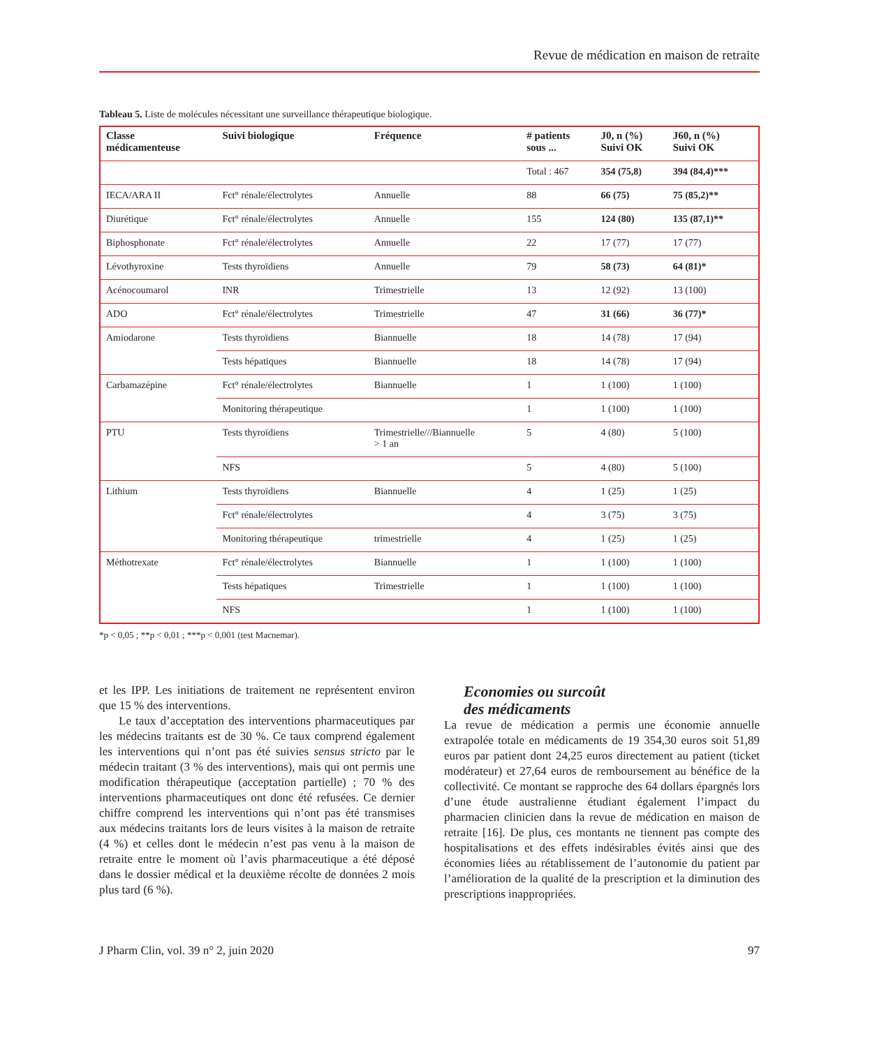Revue de médication en maison de retraite
Tableau 5. Liste de molécules nécessitant une surveillance thérapeutique biologique.
| Classe médicamenteuse | Suivi biologique | Fréquence | # patients sous ... | J0, n (%) Suivi OK | J60, n (%) Suivi OK |
| --- | --- | --- | --- | --- | --- |
| | | | Total : 467 | 354 (75,8) | 394 (84,4)*** |
| IECA/ARA II | Fct° rénale/électrolytes | Annuelle | 88 | 66 (75) | 75 (85,2)** |
| Diurétique | Fct° rénale/électrolytes | Annuelle | 155 | 124 (80) | 135 (87,1)** |
| Biphosphonate | Fct° rénale/électrolytes | Annuelle | 22 | 17 (77) | 17 (77) |
| Lévothyroxine | Tests thyroïdiens | Annuelle | 79 | 58 (73) | 64 (81)* |
| Acénocoumarol | INR | Trimestrielle | 13 | 12 (92) | 13 (100) |
| ADO | Fct° rénale/électrolytes | Trimestrielle | 47 | 31 (66) | 36 (77)* |
| Amiodarone | Tests thyroïdiens | Biannuelle | 18 | 14 (78) | 17 (94) |
| | Tests hépatiques | Biannuelle | 18 | 14 (78) | 17 (94) |
| Carbamazépine | Fct° rénale/électrolytes | Biannuelle | 1 | 1 (100) | 1 (100) |
| | Monitoring thérapeutique | | 1 | 1 (100) | 1 (100) |
| PTU | Tests thyroïdiens | Trimestrielle///Biannuelle > 1 an | 5 | 4 (80) | 5 (100) |
| | NFS | | 5 | 4 (80) | 5 (100) |
| Lithium | Tests thyroïdiens | Biannuelle | 4 | 1 (25) | 1 (25) |
| | Fct° rénale/électrolytes | | 4 | 3 (75) | 3 (75) |
| | Monitoring thérapeutique | trimestrielle | 4 | 1 (25) | 1 (25) |
| Méthotrexate | Fct° rénale/électrolytes | Biannuelle | 1 | 1 (100) | 1 (100) |
| | Tests hépatiques | Trimestrielle | 1 | 1 (100) | 1 (100) |
| | NFS | | 1 | 1 (100) | 1 (100) |
*p < 0,05 ; **p < 0,01 ; ***p < 0,001 (test Macnemar).
et les IPP. Les initiations de traitement ne représentent environ que 15 % des interventions.
Le taux d’acceptation des interventions pharmaceutiques par les médecins traitants est de 30 %. Ce taux comprend également les interventions qui n’ont pas été suivies sensus stricto par le médecin traitant (3 % des interventions), mais qui ont permis une modification thérapeutique (acceptation partielle) ; 70 % des interventions pharmaceutiques ont donc été refusées. Ce dernier chiffre comprend les interventions qui n’ont pas été transmises aux médecins traitants lors de leurs visites à la maison de retraite (4 %) et celles dont le médecin n’est pas venu à la maison de retraite entre le moment où l’avis pharmaceutique a été déposé dans le dossier médical et la deuxième récolte de données 2 mois plus tard (6 %).
Economies ou surcoût
des médicaments
La revue de médication a permis une économie annuelle extrapolée totale en médicaments de 19 354,30 euros soit 51,89 euros par patient dont 24,25 euros directement au patient (ticket modérateur) et 27,64 euros de remboursement au bénéfice de la collectivité. Ce montant se rapproche des 64 dollars épargnés lors d’une étude australienne étudiant également l’impact du pharmacien clinicien dans la revue de médication en maison de retraite [16]. De plus, ces montants ne tiennent pas compte des hospitalisations et des effets indésirables évités ainsi que des économies liées au rétablissement de l’autonomie du patient par l’amélioration de la qualité de la prescription et la diminution des prescriptions inappropriées.
J Pharm Clin, vol. 39 n° 2, juin 2020 97